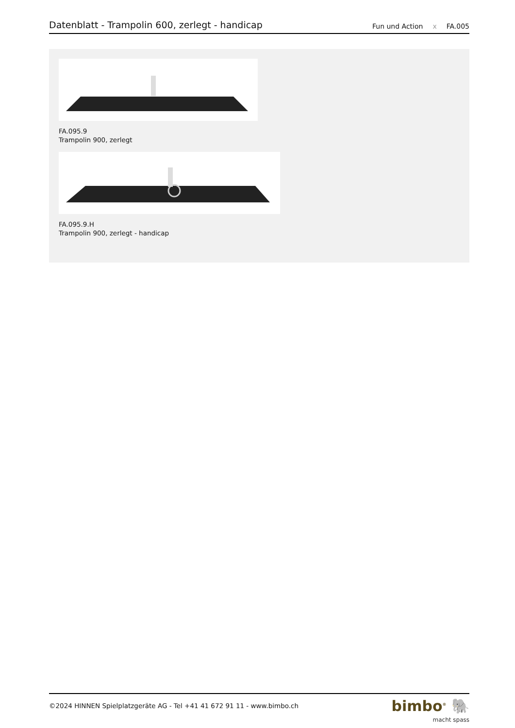Datenblatt - Trampolin 600, zerlegt - handicap
Fun und Action
ⅹ
FA.005
FA.095.9
Trampolin 900, zerlegt
FA.095.9.H
Trampolin 900, zerlegt - handicap
©2024 HINNEN Spielplatzgeräte AG - Tel +41 41 672 91 11 - www.bimbo.ch
bimbo<sup>®</sup> 🐘
macht spass